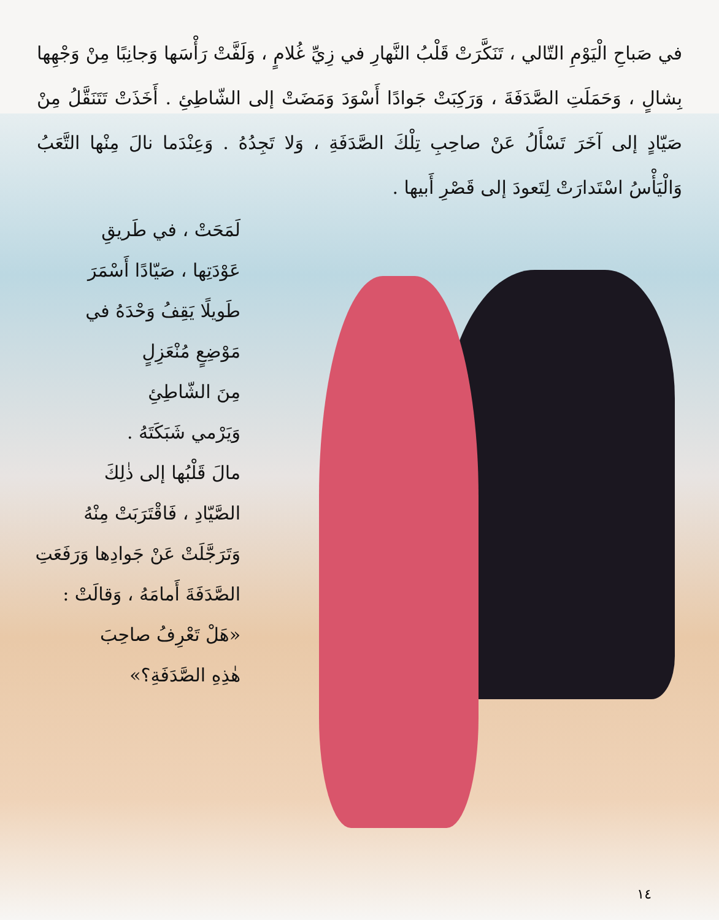في صَباحِ الْيَوْمِ التّالي ، تَنَكَّرَتْ قَلْبُ النَّهارِ في زِيِّ غُلامٍ ، وَلَفَّتْ رَأْسَها وَجانِبًا مِنْ وَجْهِها بِشالٍ ، وَحَمَلَتِ الصَّدَفَةَ ، وَرَكِبَتْ جَوادًا أَسْوَدَ وَمَضَتْ إلى الشّاطِئِ . أَخَذَتْ تَتَنَقَّلُ مِنْ صَيّادٍ إلى آخَرَ تَسْأَلُ عَنْ صاحِبِ تِلْكَ الصَّدَفَةِ ، وَلا تَجِدُهُ . وَعِنْدَما نالَ مِنْها التَّعَبُ وَالْيَأْسُ اسْتَدارَتْ لِتَعودَ إلى قَصْرِ أَبيها .
لَمَحَتْ ، في طَريقِ
عَوْدَتِها ، صَيّادًا أَسْمَرَ
طَويلًا يَقِفُ وَحْدَهُ في
مَوْضِعٍ مُنْعَزِلٍ
مِنَ الشّاطِئِ
وَيَرْمي شَبَكَتَهُ .
مالَ قَلْبُها إلى ذٰلِكَ
الصَّيّادِ ، فَاقْتَرَبَتْ مِنْهُ
وَتَرَجَّلَتْ عَنْ جَوادِها وَرَفَعَتِ
الصَّدَفَةَ أَمامَهُ ، وَقالَتْ :
«هَلْ تَعْرِفُ صاحِبَ
هٰذِهِ الصَّدَفَةِ؟»
١٤